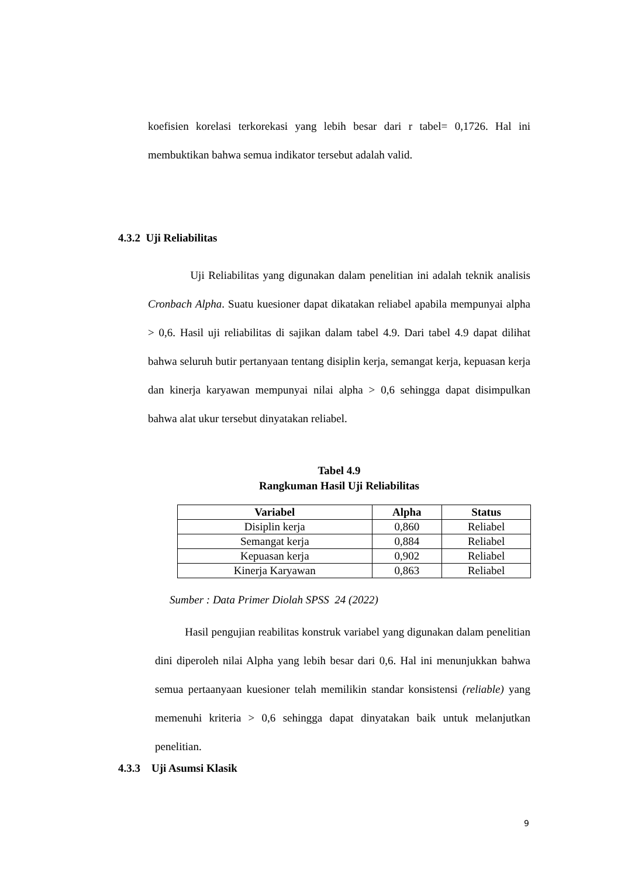koefisien korelasi terkorekasi yang lebih besar dari r tabel= 0,1726. Hal ini membuktikan bahwa semua indikator tersebut adalah valid.
4.3.2 Uji Reliabilitas
Uji Reliabilitas yang digunakan dalam penelitian ini adalah teknik analisis Cronbach Alpha. Suatu kuesioner dapat dikatakan reliabel apabila mempunyai alpha > 0,6. Hasil uji reliabilitas di sajikan dalam tabel 4.9. Dari tabel 4.9 dapat dilihat bahwa seluruh butir pertanyaan tentang disiplin kerja, semangat kerja, kepuasan kerja dan kinerja karyawan mempunyai nilai alpha > 0,6 sehingga dapat disimpulkan bahwa alat ukur tersebut dinyatakan reliabel.
Tabel 4.9
Rangkuman Hasil Uji Reliabilitas
| Variabel | Alpha | Status |
| --- | --- | --- |
| Disiplin kerja | 0,860 | Reliabel |
| Semangat kerja | 0,884 | Reliabel |
| Kepuasan kerja | 0,902 | Reliabel |
| Kinerja Karyawan | 0,863 | Reliabel |
Sumber : Data Primer Diolah SPSS 24 (2022)
Hasil pengujian reabilitas konstruk variabel yang digunakan dalam penelitian dini diperoleh nilai Alpha yang lebih besar dari 0,6. Hal ini menunjukkan bahwa semua pertaanyaan kuesioner telah memilikin standar konsistensi (reliable) yang memenuhi kriteria > 0,6 sehingga dapat dinyatakan baik untuk melanjutkan penelitian.
4.3.3 Uji Asumsi Klasik
9